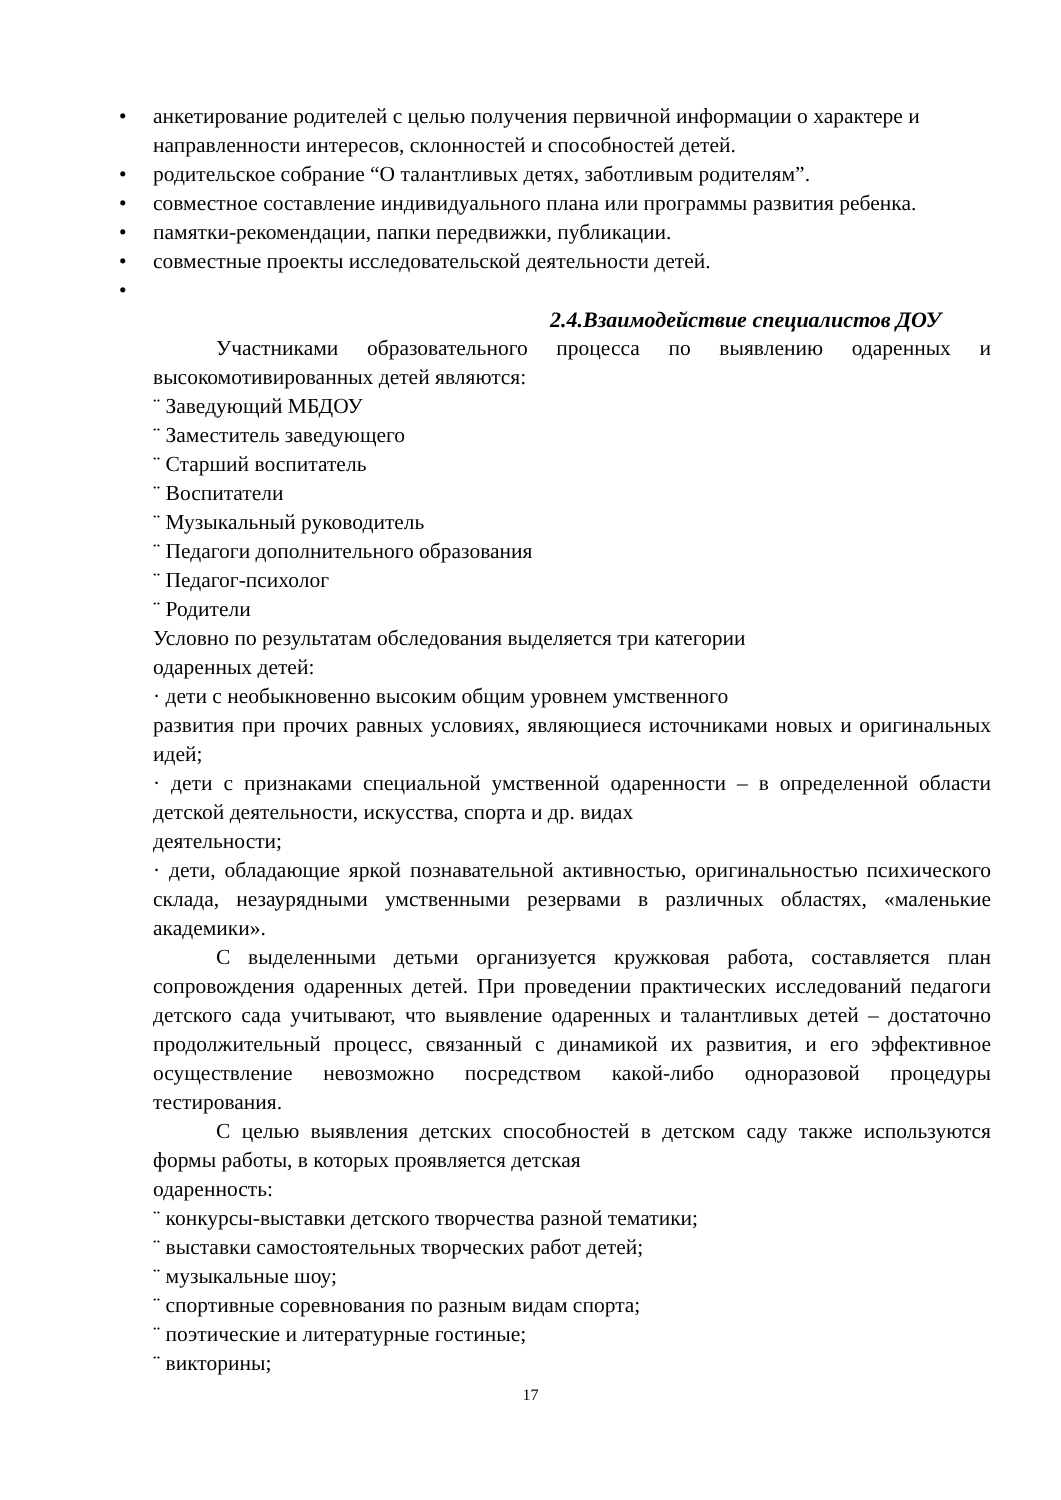• анкетирование родителей с целью получения первичной информации о характере и направленности интересов, склонностей и способностей детей.
• родительское собрание “О талантливых детях, заботливым родителям”.
• совместное составление индивидуального плана или программы развития ребенка.
• памятки-рекомендации, папки передвижки, публикации.
• совместные проекты исследовательской деятельности детей.
•
2.4.Взаимодействие специалистов ДОУ
Участниками образовательного процесса по выявлению одаренных и высокомотивированных детей являются:
¨ Заведующий МБДОУ
¨ Заместитель заведующего
¨ Старший воспитатель
¨ Воспитатели
¨ Музыкальный руководитель
¨ Педагоги дополнительного образования
¨ Педагог-психолог
¨ Родители
Условно по результатам обследования выделяется три категории
одаренных детей:
· дети с необыкновенно высоким общим уровнем умственного
развития при прочих равных условиях, являющиеся источниками новых и оригинальных идей;
· дети с признаками специальной умственной одаренности – в определенной области детской деятельности, искусства, спорта и др. видах
деятельности;
· дети, обладающие яркой познавательной активностью, оригинальностью психического склада, незаурядными умственными резервами в различных областях, «маленькие академики».
С выделенными детьми организуется кружковая работа, составляется план сопровождения одаренных детей. При проведении практических исследований педагоги детского сада учитывают, что выявление одаренных и талантливых детей – достаточно продолжительный процесс, связанный с динамикой их развития, и его эффективное осуществление невозможно посредством какой-либо одноразовой процедуры тестирования.
С целью выявления детских способностей в детском саду также используются формы работы, в которых проявляется детская
одаренность:
¨ конкурсы-выставки детского творчества разной тематики;
¨ выставки самостоятельных творческих работ детей;
¨ музыкальные шоу;
¨ спортивные соревнования по разным видам спорта;
¨ поэтические и литературные гостиные;
¨ викторины;
17